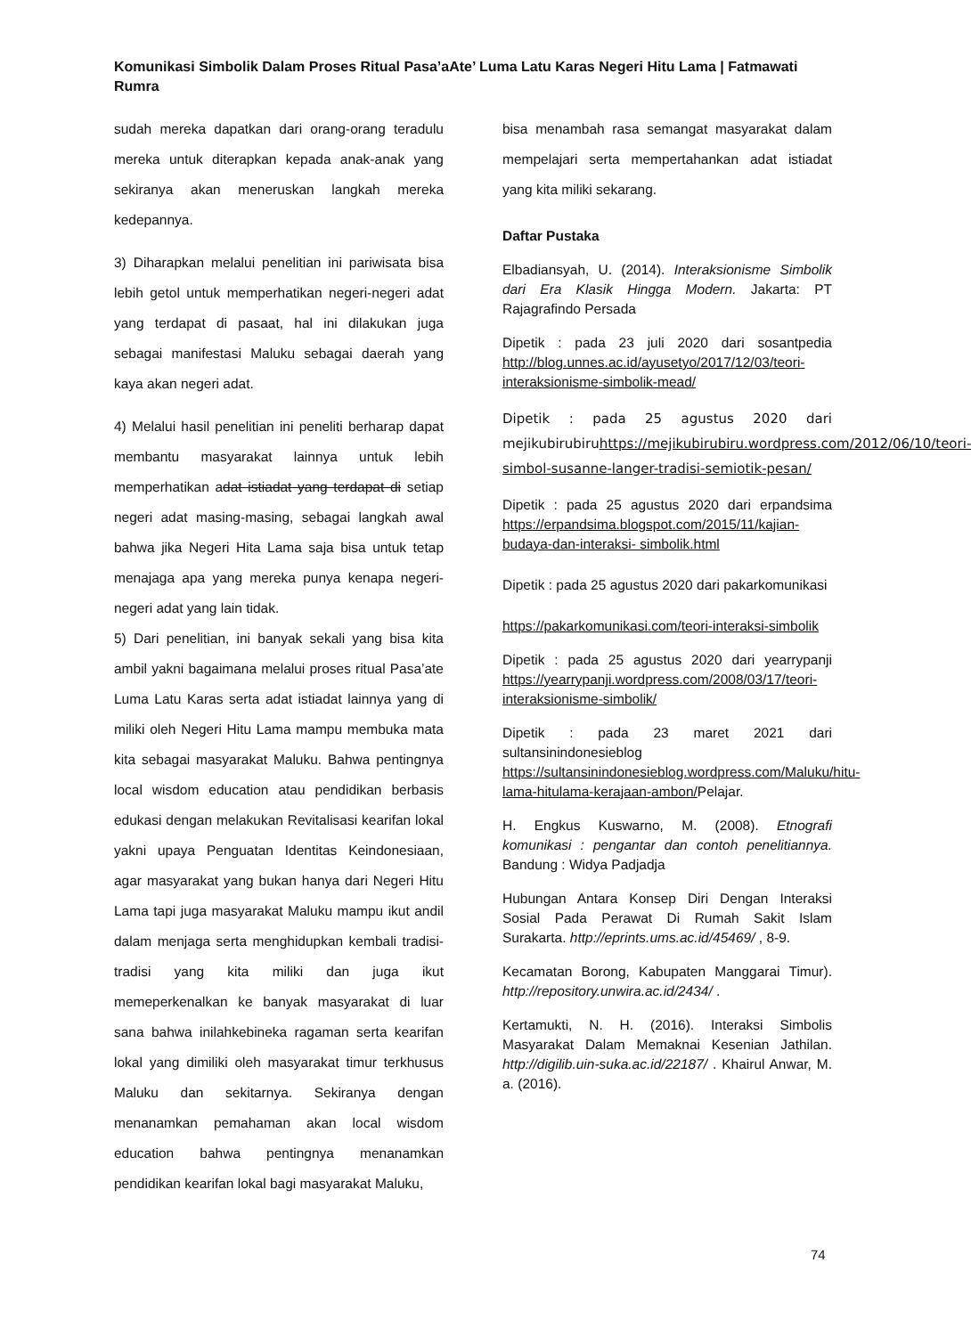Komunikasi Simbolik Dalam Proses Ritual Pasa’aAte’ Luma Latu Karas Negeri Hitu Lama | Fatmawati Rumra
sudah mereka dapatkan dari orang-orang teradulu mereka untuk diterapkan kepada anak-anak yang sekiranya akan meneruskan langkah mereka kedepannya.
3) Diharapkan melalui penelitian ini pariwisata bisa lebih getol untuk memperhatikan negeri-negeri adat yang terdapat di pasaat, hal ini dilakukan juga sebagai manifestasi Maluku sebagai daerah yang kaya akan negeri adat.
4) Melalui hasil penelitian ini peneliti berharap dapat membantu masyarakat lainnya untuk lebih memperhatikan adat istiadat yang terdapat di setiap negeri adat masing-masing, sebagai langkah awal bahwa jika Negeri Hita Lama saja bisa untuk tetap menajaga apa yang mereka punya kenapa negeri-negeri adat yang lain tidak.
5) Dari penelitian, ini banyak sekali yang bisa kita ambil yakni bagaimana melalui proses ritual Pasa’ate Luma Latu Karas serta adat istiadat lainnya yang di miliki oleh Negeri Hitu Lama mampu membuka mata kita sebagai masyarakat Maluku. Bahwa pentingnya local wisdom education atau pendidikan berbasis edukasi dengan melakukan Revitalisasi kearifan lokal yakni upaya Penguatan Identitas Keindonesiaan, agar masyarakat yang bukan hanya dari Negeri Hitu Lama tapi juga masyarakat Maluku mampu ikut andil dalam menjaga serta menghidupkan kembali tradisi-tradisi yang kita miliki dan juga ikut memeperkenalkan ke banyak masyarakat di luar sana bahwa inilahkebineka ragaman serta kearifan lokal yang dimiliki oleh masyarakat timur terkhusus Maluku dan sekitarnya. Sekiranya dengan menanamkan pemahaman akan local wisdom education bahwa pentingnya menanamkan pendidikan kearifan lokal bagi masyarakat Maluku,
bisa menambah rasa semangat masyarakat dalam mempelajari serta mempertahankan adat istiadat yang kita miliki sekarang.
Daftar Pustaka
Elbadiansyah, U. (2014). Interaksionisme Simbolik dari Era Klasik Hingga Modern. Jakarta: PT Rajagrafindo Persada
Dipetik : pada 23 juli 2020 dari sosantpedia http://blog.unnes.ac.id/ayusetyo/2017/12/03/teori-interaksionisme-simbolik-mead/
Dipetik : pada 25 agustus 2020 dari mejikubirubiruhttps://mejikubirubiru.wordpress.com/2012/06/10/teori-simbol-susanne-langer-tradisi-semiotik-pesan/
Dipetik : pada 25 agustus 2020 dari erpandsima https://erpandsima.blogspot.com/2015/11/kajian-budaya-dan-interaksi- simbolik.html
Dipetik : pada 25 agustus 2020 dari pakarkomunikasi
https://pakarkomunikasi.com/teori-interaksi-simbolik
Dipetik : pada 25 agustus 2020 dari yearrypanji https://yearrypanji.wordpress.com/2008/03/17/teori-interaksionisme-simbolik/
Dipetik : pada 23 maret 2021 dari sultansinindonesieblog https://sultansinindonesieblog.wordpress.com/Maluku/hitu-lama-hitulama-kerajaan-ambon/Pelajar.
H. Engkus Kuswarno, M. (2008). Etnografi komunikasi : pengantar dan contoh penelitiannya. Bandung : Widya Padjadja
Hubungan Antara Konsep Diri Dengan Interaksi Sosial Pada Perawat Di Rumah Sakit Islam Surakarta. http://eprints.ums.ac.id/45469/ , 8-9.
Kecamatan Borong, Kabupaten Manggarai Timur). http://repository.unwira.ac.id/2434/ .
Kertamukti, N. H. (2016). Interaksi Simbolis Masyarakat Dalam Memaknai Kesenian Jathilan. http://digilib.uin-suka.ac.id/22187/ . Khairul Anwar, M. a. (2016).
74